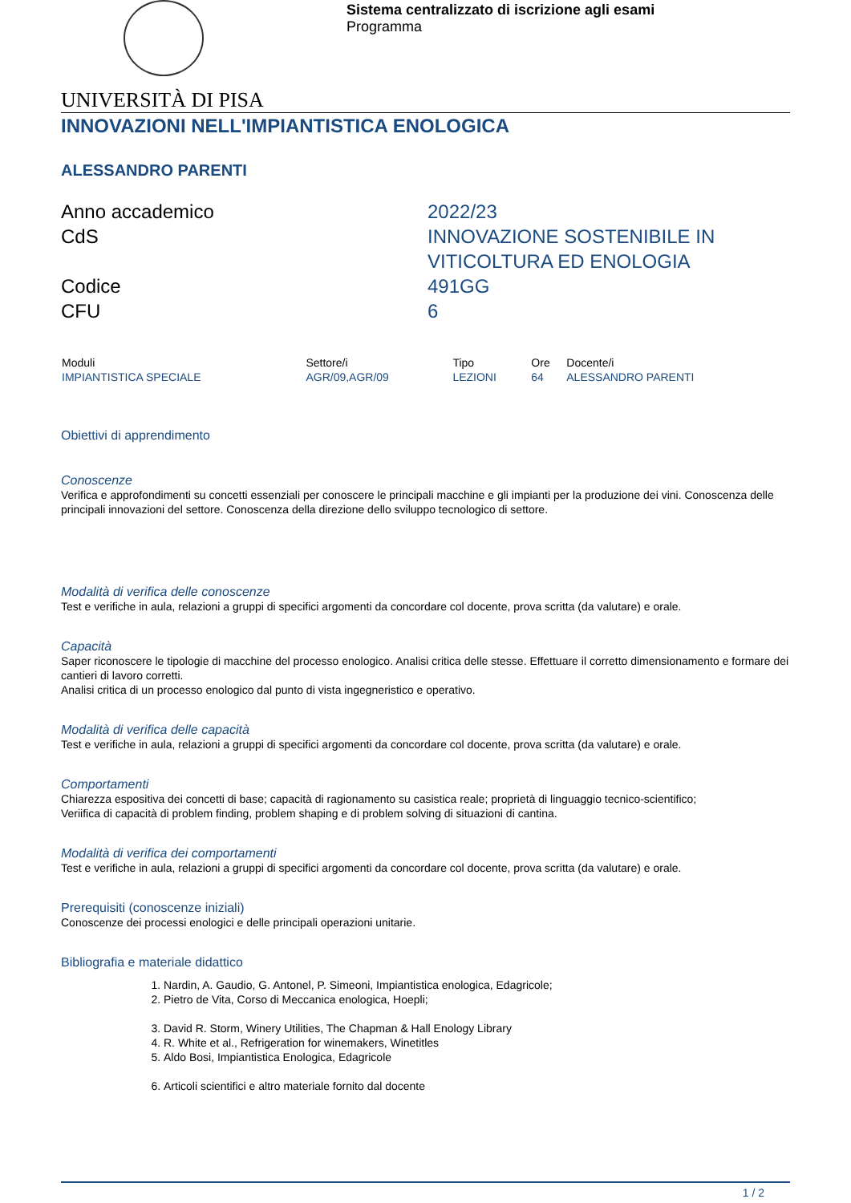Sistema centralizzato di iscrizione agli esami
Programma
UNIVERSITÀ DI PISA
INNOVAZIONI NELL'IMPIANTISTICA ENOLOGICA
ALESSANDRO PARENTI
Anno accademico
2022/23
CdS
INNOVAZIONE SOSTENIBILE IN VITICOLTURA ED ENOLOGIA
Codice
491GG
CFU
6
| Moduli | Settore/i | Tipo | Ore | Docente/i |
| --- | --- | --- | --- | --- |
| IMPIANTISTICA SPECIALE | AGR/09,AGR/09 | LEZIONI | 64 | ALESSANDRO PARENTI |
Obiettivi di apprendimento
Conoscenze
Verifica e approfondimenti su concetti essenziali per conoscere le principali macchine e gli impianti per la produzione dei vini. Conoscenza delle principali innovazioni del settore. Conoscenza della direzione dello sviluppo tecnologico di settore.
Modalità di verifica delle conoscenze
Test e verifiche in aula, relazioni a gruppi di specifici argomenti da concordare col docente, prova scritta (da valutare) e orale.
Capacità
Saper riconoscere le tipologie di macchine del processo enologico. Analisi critica delle stesse. Effettuare il corretto dimensionamento e formare dei cantieri di lavoro corretti.
Analisi critica di un processo enologico dal punto di vista ingegneristico e operativo.
Modalità di verifica delle capacità
Test e verifiche in aula, relazioni a gruppi di specifici argomenti da concordare col docente, prova scritta (da valutare) e orale.
Comportamenti
Chiarezza espositiva dei concetti di base; capacità di ragionamento su casistica reale; proprietà di linguaggio tecnico-scientifico;
Veriifica di capacità di problem finding, problem shaping e di problem solving di situazioni di cantina.
Modalità di verifica dei comportamenti
Test e verifiche in aula, relazioni a gruppi di specifici argomenti da concordare col docente, prova scritta (da valutare) e orale.
Prerequisiti (conoscenze iniziali)
Conoscenze dei processi enologici e delle principali operazioni unitarie.
Bibliografia e materiale didattico
1. Nardin, A. Gaudio, G. Antonel, P. Simeoni, Impiantistica enologica, Edagricole;
2. Pietro de Vita, Corso di Meccanica enologica, Hoepli;
3. David R. Storm, Winery Utilities, The Chapman & Hall Enology Library
4. R. White et al., Refrigeration for winemakers, Winetitles
5. Aldo Bosi, Impiantistica Enologica, Edagricole
6. Articoli scientifici e altro materiale fornito dal docente
1 / 2